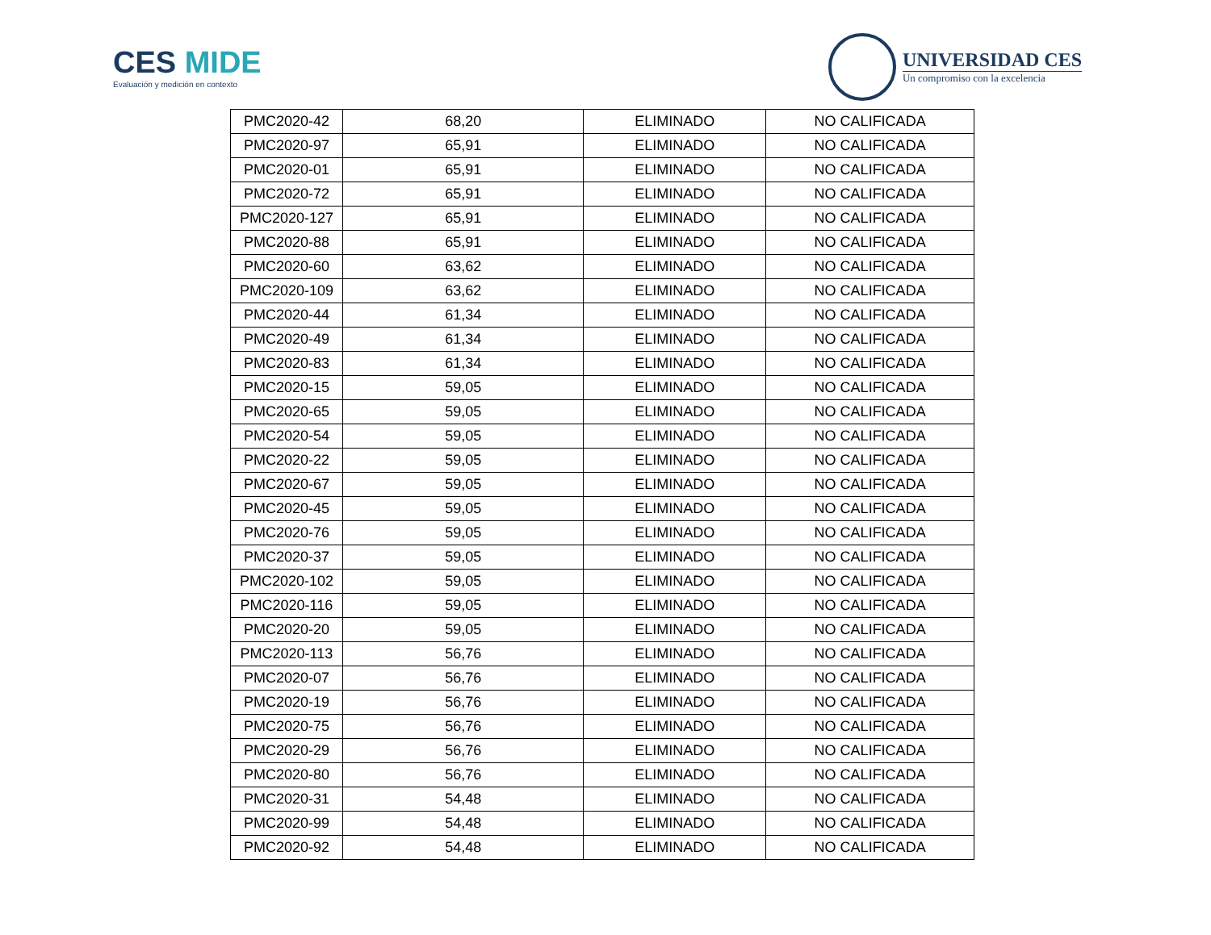CES MIDE
Evaluación y medición en contexto
UNIVERSIDAD CES
Un compromiso con la excelencia
| PMC2020-42 | 68,20 | ELIMINADO | NO CALIFICADA |
| PMC2020-97 | 65,91 | ELIMINADO | NO CALIFICADA |
| PMC2020-01 | 65,91 | ELIMINADO | NO CALIFICADA |
| PMC2020-72 | 65,91 | ELIMINADO | NO CALIFICADA |
| PMC2020-127 | 65,91 | ELIMINADO | NO CALIFICADA |
| PMC2020-88 | 65,91 | ELIMINADO | NO CALIFICADA |
| PMC2020-60 | 63,62 | ELIMINADO | NO CALIFICADA |
| PMC2020-109 | 63,62 | ELIMINADO | NO CALIFICADA |
| PMC2020-44 | 61,34 | ELIMINADO | NO CALIFICADA |
| PMC2020-49 | 61,34 | ELIMINADO | NO CALIFICADA |
| PMC2020-83 | 61,34 | ELIMINADO | NO CALIFICADA |
| PMC2020-15 | 59,05 | ELIMINADO | NO CALIFICADA |
| PMC2020-65 | 59,05 | ELIMINADO | NO CALIFICADA |
| PMC2020-54 | 59,05 | ELIMINADO | NO CALIFICADA |
| PMC2020-22 | 59,05 | ELIMINADO | NO CALIFICADA |
| PMC2020-67 | 59,05 | ELIMINADO | NO CALIFICADA |
| PMC2020-45 | 59,05 | ELIMINADO | NO CALIFICADA |
| PMC2020-76 | 59,05 | ELIMINADO | NO CALIFICADA |
| PMC2020-37 | 59,05 | ELIMINADO | NO CALIFICADA |
| PMC2020-102 | 59,05 | ELIMINADO | NO CALIFICADA |
| PMC2020-116 | 59,05 | ELIMINADO | NO CALIFICADA |
| PMC2020-20 | 59,05 | ELIMINADO | NO CALIFICADA |
| PMC2020-113 | 56,76 | ELIMINADO | NO CALIFICADA |
| PMC2020-07 | 56,76 | ELIMINADO | NO CALIFICADA |
| PMC2020-19 | 56,76 | ELIMINADO | NO CALIFICADA |
| PMC2020-75 | 56,76 | ELIMINADO | NO CALIFICADA |
| PMC2020-29 | 56,76 | ELIMINADO | NO CALIFICADA |
| PMC2020-80 | 56,76 | ELIMINADO | NO CALIFICADA |
| PMC2020-31 | 54,48 | ELIMINADO | NO CALIFICADA |
| PMC2020-99 | 54,48 | ELIMINADO | NO CALIFICADA |
| PMC2020-92 | 54,48 | ELIMINADO | NO CALIFICADA |